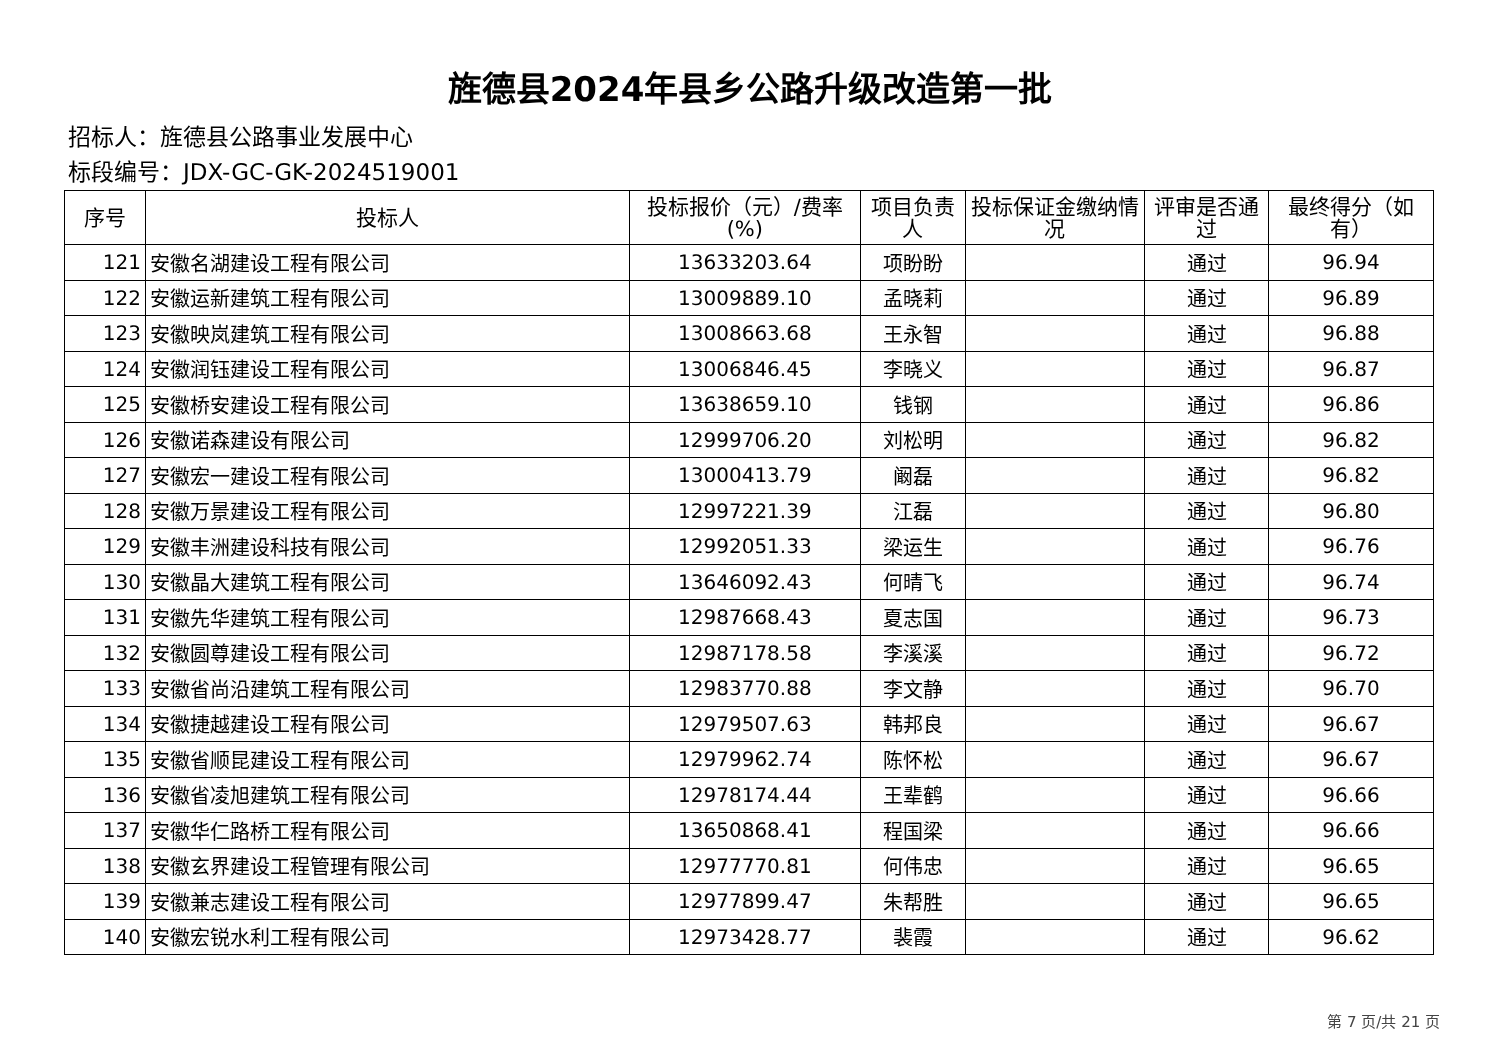旌德县2024年县乡公路升级改造第一批
招标人：旌德县公路事业发展中心
标段编号：JDX-GC-GK-2024519001
| 序号 | 投标人 | 投标报价（元）/费率(%) | 项目负责人 | 投标保证金缴纳情况 | 评审是否通过 | 最终得分（如有） |
| --- | --- | --- | --- | --- | --- | --- |
| 121 | 安徽名湖建设工程有限公司 | 13633203.64 | 项盼盼 | | 通过 | 96.94 |
| 122 | 安徽运新建筑工程有限公司 | 13009889.10 | 孟晓莉 | | 通过 | 96.89 |
| 123 | 安徽映岚建筑工程有限公司 | 13008663.68 | 王永智 | | 通过 | 96.88 |
| 124 | 安徽润钰建设工程有限公司 | 13006846.45 | 李晓义 | | 通过 | 96.87 |
| 125 | 安徽桥安建设工程有限公司 | 13638659.10 | 钱钢 | | 通过 | 96.86 |
| 126 | 安徽诺森建设有限公司 | 12999706.20 | 刘松明 | | 通过 | 96.82 |
| 127 | 安徽宏一建设工程有限公司 | 13000413.79 | 阚磊 | | 通过 | 96.82 |
| 128 | 安徽万景建设工程有限公司 | 12997221.39 | 江磊 | | 通过 | 96.80 |
| 129 | 安徽丰洲建设科技有限公司 | 12992051.33 | 梁运生 | | 通过 | 96.76 |
| 130 | 安徽晶大建筑工程有限公司 | 13646092.43 | 何晴飞 | | 通过 | 96.74 |
| 131 | 安徽先华建筑工程有限公司 | 12987668.43 | 夏志国 | | 通过 | 96.73 |
| 132 | 安徽圆尊建设工程有限公司 | 12987178.58 | 李溪溪 | | 通过 | 96.72 |
| 133 | 安徽省尚沿建筑工程有限公司 | 12983770.88 | 李文静 | | 通过 | 96.70 |
| 134 | 安徽捷越建设工程有限公司 | 12979507.63 | 韩邦良 | | 通过 | 96.67 |
| 135 | 安徽省顺昆建设工程有限公司 | 12979962.74 | 陈怀松 | | 通过 | 96.67 |
| 136 | 安徽省凌旭建筑工程有限公司 | 12978174.44 | 王辈鹤 | | 通过 | 96.66 |
| 137 | 安徽华仁路桥工程有限公司 | 13650868.41 | 程国梁 | | 通过 | 96.66 |
| 138 | 安徽玄界建设工程管理有限公司 | 12977770.81 | 何伟忠 | | 通过 | 96.65 |
| 139 | 安徽兼志建设工程有限公司 | 12977899.47 | 朱帮胜 | | 通过 | 96.65 |
| 140 | 安徽宏锐水利工程有限公司 | 12973428.77 | 裴霞 | | 通过 | 96.62 |
第 7 页/共 21 页